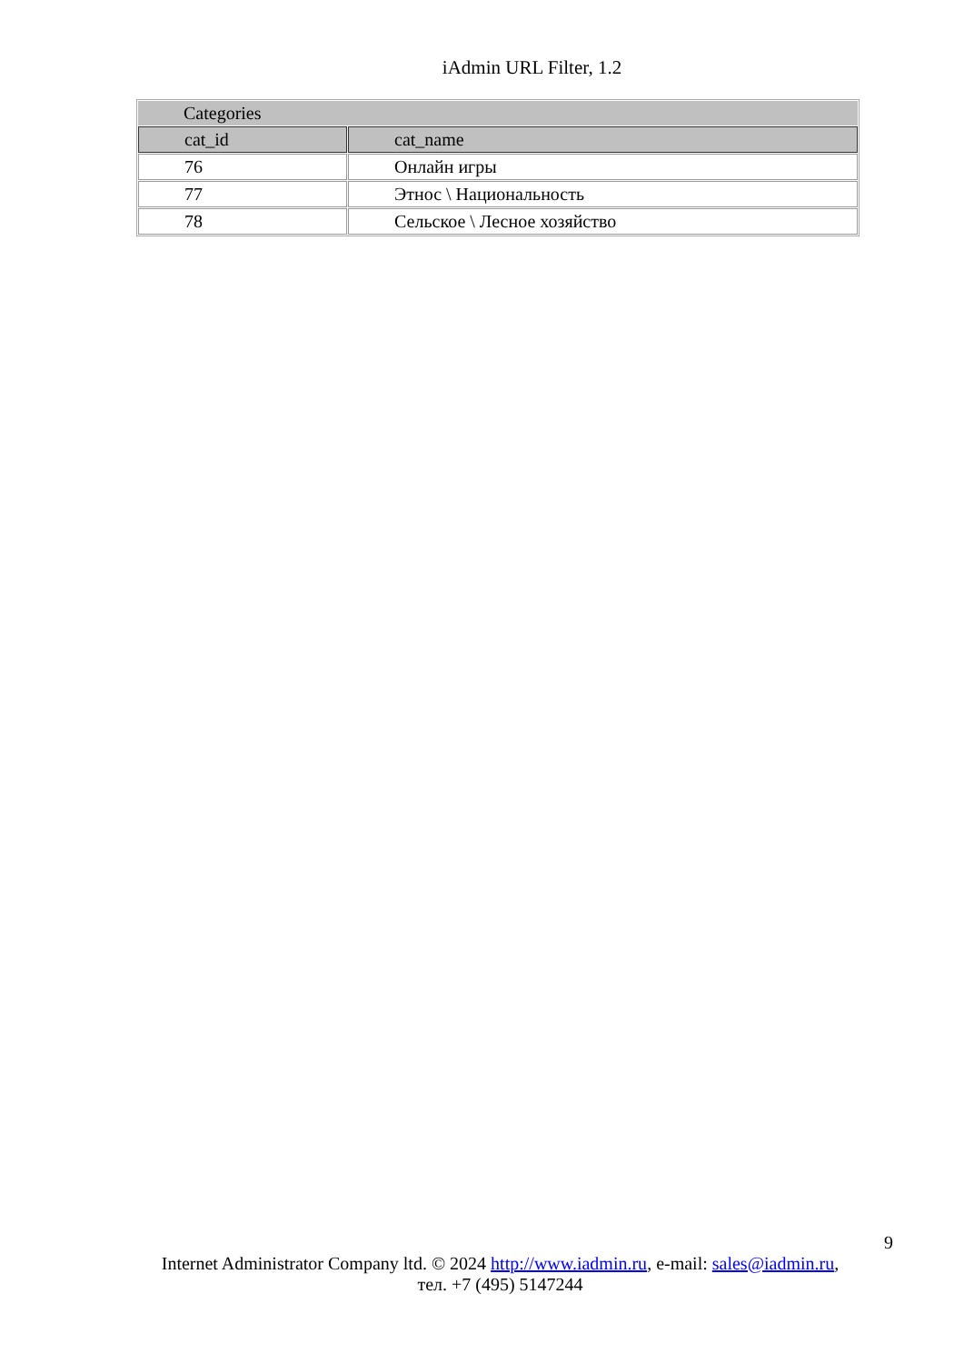iAdmin URL Filter, 1.2
| Categories | |
| cat_id | cat_name |
| 76 | Онлайн игры |
| 77 | Этнос \ Национальность |
| 78 | Сельское \ Лесное хозяйство |
9
Internet Administrator Company ltd. © 2024 http://www.iadmin.ru, e-mail: sales@iadmin.ru,
тел. +7 (495) 5147244